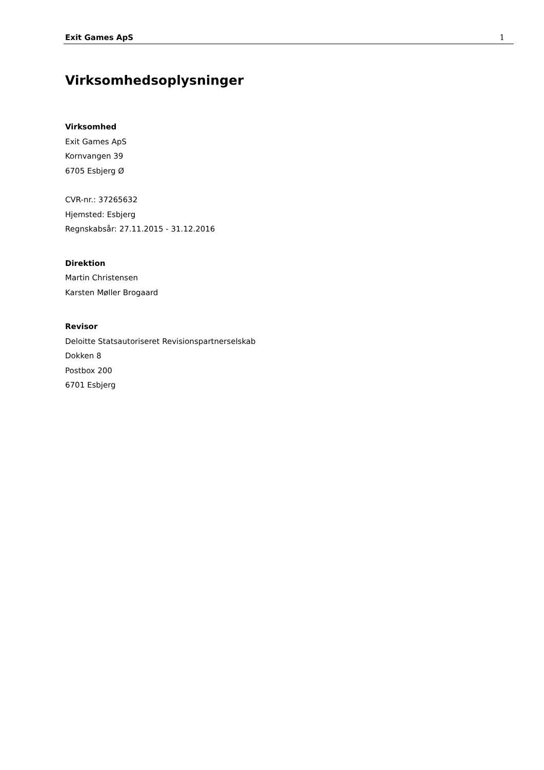Exit Games ApS 1
Virksomhedsoplysninger
Virksomhed
Exit Games ApS
Kornvangen 39
6705 Esbjerg Ø
CVR-nr.: 37265632
Hjemsted: Esbjerg
Regnskabsår: 27.11.2015 - 31.12.2016
Direktion
Martin Christensen
Karsten Møller Brogaard
Revisor
Deloitte Statsautoriseret Revisionspartnerselskab
Dokken 8
Postbox 200
6701 Esbjerg